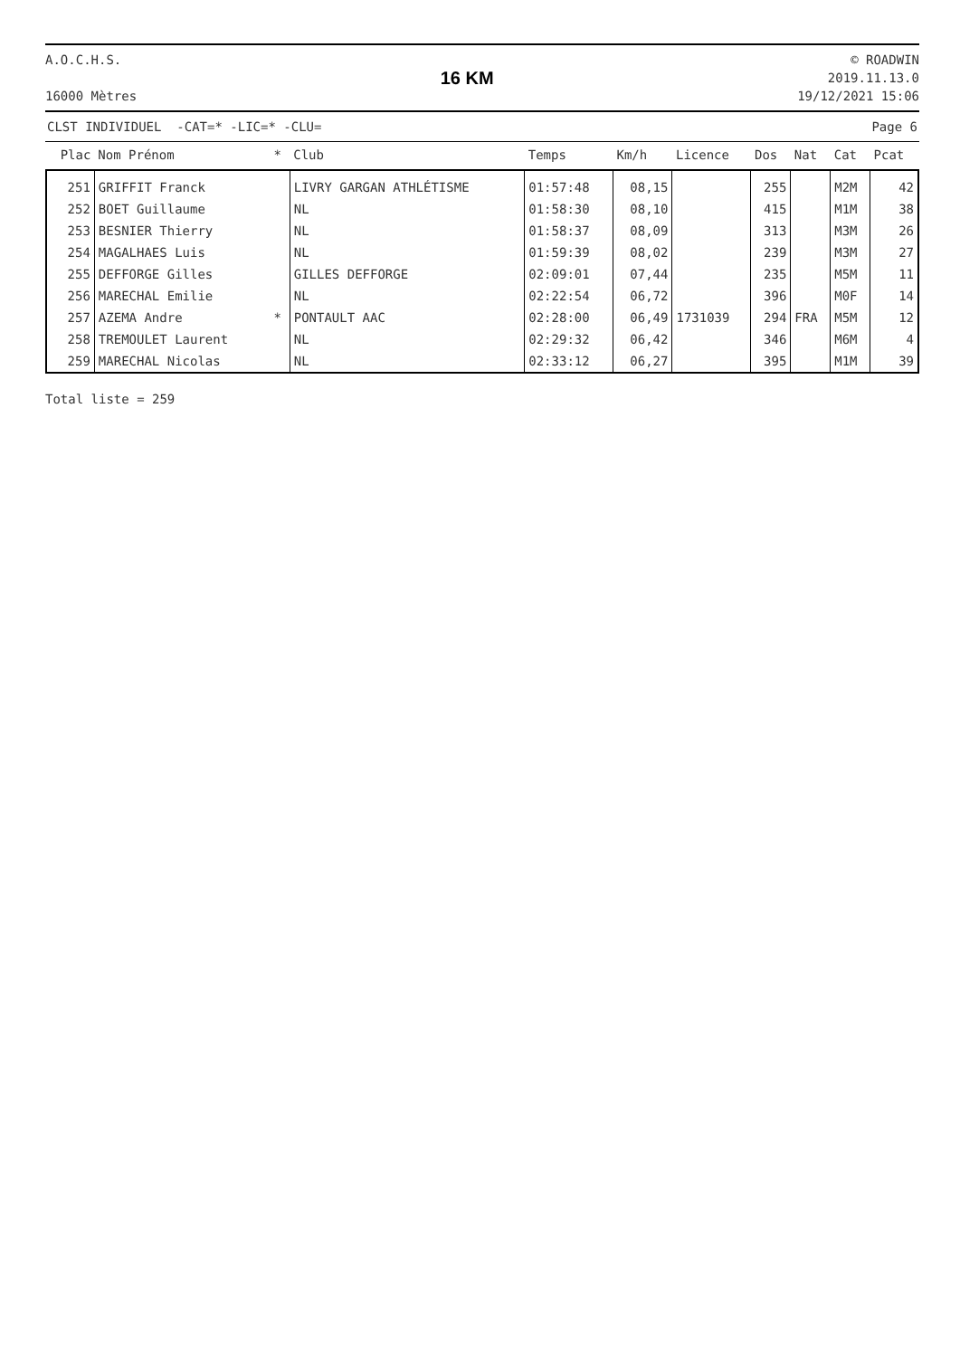A.O.C.H.S.
16000 Mètres
16 KM
© ROADWIN
2019.11.13.0
19/12/2021 15:06
CLST INDIVIDUEL -CAT=* -LIC=* -CLU= Page 6
| Plac | Nom Prénom | * | Club | Temps | Km/h | Licence | Dos | Nat | Cat | Pcat |
| --- | --- | --- | --- | --- | --- | --- | --- | --- | --- | --- |
| 251 | GRIFFIT Franck | | LIVRY GARGAN ATHLÉTISME | 01:57:48 | 08,15 | | 255 | | M2M | 42 |
| 252 | BOET Guillaume | | NL | 01:58:30 | 08,10 | | 415 | | M1M | 38 |
| 253 | BESNIER Thierry | | NL | 01:58:37 | 08,09 | | 313 | | M3M | 26 |
| 254 | MAGALHAES Luis | | NL | 01:59:39 | 08,02 | | 239 | | M3M | 27 |
| 255 | DEFFORGE Gilles | | GILLES DEFFORGE | 02:09:01 | 07,44 | | 235 | | M5M | 11 |
| 256 | MARECHAL Emilie | | NL | 02:22:54 | 06,72 | | 396 | | M0F | 14 |
| 257 | AZEMA Andre | * | PONTAULT AAC | 02:28:00 | 06,49 | 1731039 | 294 | FRA | M5M | 12 |
| 258 | TREMOULET Laurent | | NL | 02:29:32 | 06,42 | | 346 | | M6M | 4 |
| 259 | MARECHAL Nicolas | | NL | 02:33:12 | 06,27 | | 395 | | M1M | 39 |
Total liste = 259